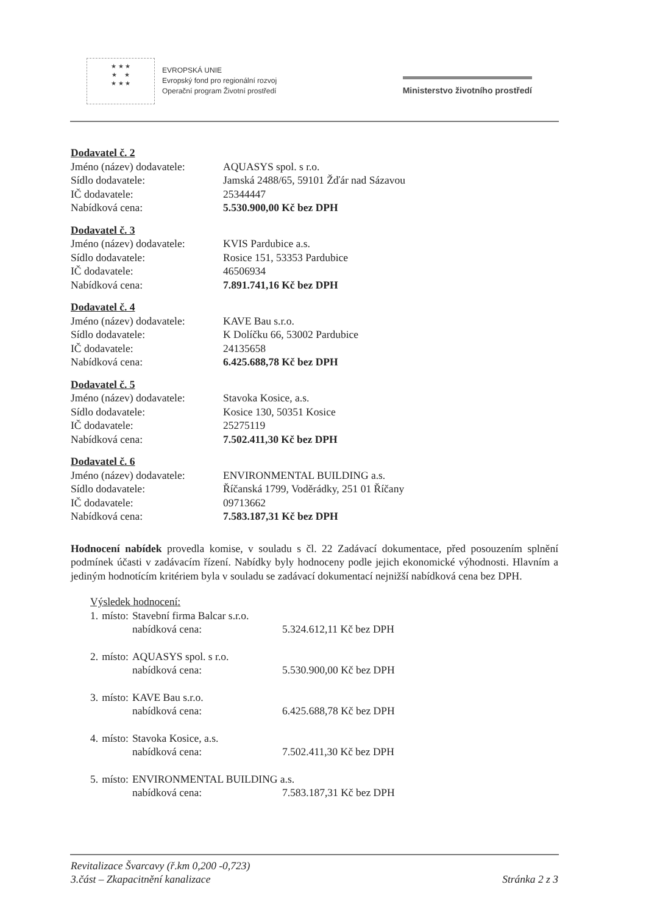★ ★ ★
★ ★
★ ★ ★
EVROPSKÁ UNIE
Evropský fond pro regionální rozvoj
Operační program Životní prostředí
Ministerstvo životního prostředí
Dodavatel č. 2
| Jméno (název) dodavatele: | AQUASYS spol. s r.o. |
| Sídlo dodavatele: | Jamská 2488/65, 59101 Žďár nad Sázavou |
| IČ dodavatele: | 25344447 |
| Nabídková cena: | 5.530.900,00 Kč bez DPH |
Dodavatel č. 3
| Jméno (název) dodavatele: | KVIS Pardubice a.s. |
| Sídlo dodavatele: | Rosice 151, 53353 Pardubice |
| IČ dodavatele: | 46506934 |
| Nabídková cena: | 7.891.741,16 Kč bez DPH |
Dodavatel č. 4
| Jméno (název) dodavatele: | KAVE Bau s.r.o. |
| Sídlo dodavatele: | K Dolíčku 66, 53002 Pardubice |
| IČ dodavatele: | 24135658 |
| Nabídková cena: | 6.425.688,78 Kč bez DPH |
Dodavatel č. 5
| Jméno (název) dodavatele: | Stavoka Kosice, a.s. |
| Sídlo dodavatele: | Kosice 130, 50351 Kosice |
| IČ dodavatele: | 25275119 |
| Nabídková cena: | 7.502.411,30 Kč bez DPH |
Dodavatel č. 6
| Jméno (název) dodavatele: | ENVIRONMENTAL BUILDING a.s. |
| Sídlo dodavatele: | Říčanská 1799, Voděrádky, 251 01 Říčany |
| IČ dodavatele: | 09713662 |
| Nabídková cena: | 7.583.187,31 Kč bez DPH |
Hodnocení nabídek provedla komise, v souladu s čl. 22 Zadávací dokumentace, před posouzením splnění podmínek účasti v zadávacím řízení. Nabídky byly hodnoceny podle jejich ekonomické výhodnosti. Hlavním a jediným hodnotícím kritériem byla v souladu se zadávací dokumentací nejnižší nabídková cena bez DPH.
Výsledek hodnocení:
| 1. | místo: | Stavební firma Balcar s.r.o. | |
| | | nabídková cena: | 5.324.612,11 Kč bez DPH |
| 2. | místo: | AQUASYS spol. s r.o. | |
| | | nabídková cena: | 5.530.900,00 Kč bez DPH |
| 3. | místo: | KAVE Bau s.r.o. | |
| | | nabídková cena: | 6.425.688,78 Kč bez DPH |
| 4. | místo: | Stavoka Kosice, a.s. | |
| | | nabídková cena: | 7.502.411,30 Kč bez DPH |
| 5. | místo: | ENVIRONMENTAL BUILDING a.s. | |
| | | nabídková cena: | 7.583.187,31 Kč bez DPH |
Revitalizace Švarcavy (ř.km 0,200 -0,723)
3.část – Zkapacitnění kanalizace Stránka 2 z 3